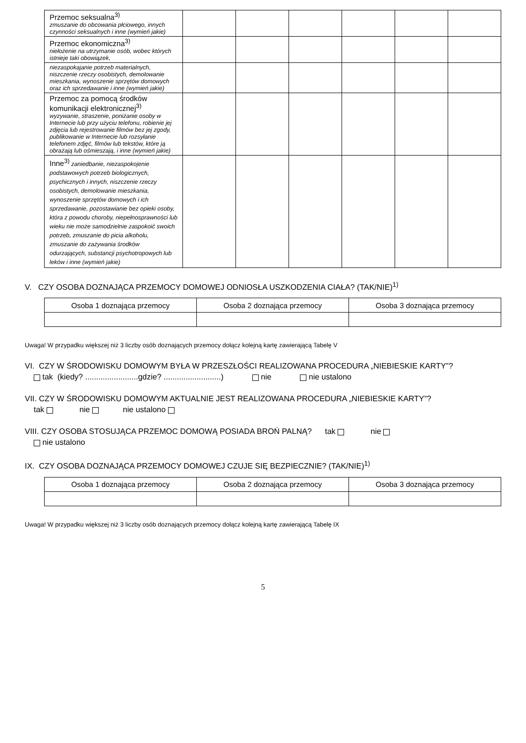| Przemoc seksualna<sup>3)</sup> zmuszanie do obcowania płciowego, innych czynności seksualnych i inne (wymień jakie) | | | | | | |
| Przemoc ekonomiczna<sup>3)</sup> niełożenie na utrzymanie osób, wobec których istnieje taki obowiązek, | | | | | | |
| niezaspokajanie potrzeb materialnych, niszczenie rzeczy osobistych, demolowanie mieszkania, wynoszenie sprzętów domowych oraz ich sprzedawanie i inne (wymień jakie) | | | | | | |
| Przemoc za pomocą środków komunikacji elektronicznej<sup>3)</sup> wyzywanie, straszenie, poniżanie osoby w Internecie lub przy użyciu telefonu, robienie jej zdjęcia lub rejestrowanie filmów bez jej zgody, publikowanie w Internecie lub rozsyłanie telefonem zdjęć, filmów lub tekstów, które ją obrażają lub ośmieszają, i inne (wymień jakie) | | | | | | |
| Inne<sup>3)</sup> zaniedbanie, niezaspokojenie podstawowych potrzeb biologicznych, psychicznych i innych, niszczenie rzeczy osobistych, demolowanie mieszkania, wynoszenie sprzętów domowych i ich sprzedawanie, pozostawianie bez opieki osoby, która z powodu choroby, niepełnosprawności lub wieku nie może samodzielnie zaspokoić swoich potrzeb, zmuszanie do picia alkoholu, zmuszanie do zażywania środków odurzających, substancji psychotropowych lub leków i inne (wymień jakie) | | | | | | |
V. CZY OSOBA DOZNAJĄCA PRZEMOCY DOMOWEJ ODNIOSŁA USZKODZENIA CIAŁA? (TAK/NIE)<sup>1)</sup>
| Osoba 1 doznająca przemocy | Osoba 2 doznająca przemocy | Osoba 3 doznająca przemocy |
Uwaga! W przypadku większej niż 3 liczby osób doznających przemocy dołącz kolejną kartę zawierającą Tabelę V
VI. CZY W ŚRODOWISKU DOMOWYM BYŁA W PRZESZŁOŚCI REALIZOWANA PROCEDURA „NIEBIESKIE KARTY”?
tak (kiedy? ........................gdzie? ..........................) nie nie ustalono
VII. CZY W ŚRODOWISKU DOMOWYM AKTUALNIE JEST REALIZOWANA PROCEDURA „NIEBIESKIE KARTY”?
tak nie nie ustalono
VIII. CZY OSOBA STOSUJĄCA PRZEMOC DOMOWĄ POSIADA BROŃ PALNĄ? tak nie
nie ustalono
IX. CZY OSOBA DOZNAJĄCA PRZEMOCY DOMOWEJ CZUJE SIĘ BEZPIECZNIE? (TAK/NIE)<sup>1)</sup>
| Osoba 1 doznająca przemocy | Osoba 2 doznająca przemocy | Osoba 3 doznająca przemocy |
Uwaga! W przypadku większej niż 3 liczby osób doznających przemocy dołącz kolejną kartę zawierającą Tabelę IX
5